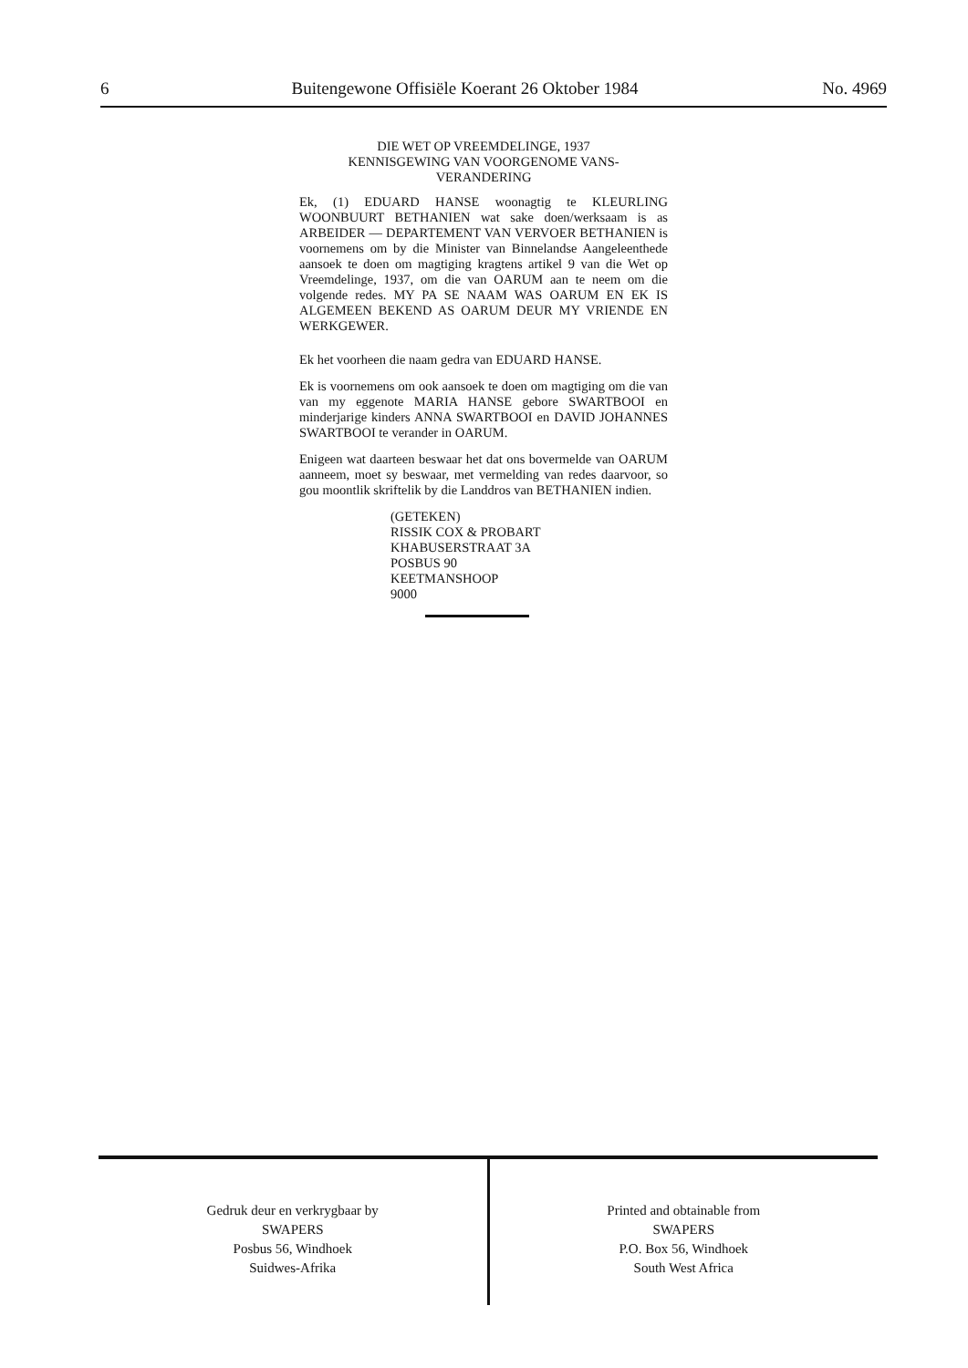6 Buitengewone Offisiële Koerant 26 Oktober 1984 No. 4969
DIE WET OP VREEMDELINGE, 1937
KENNISGEWING VAN VOORGENOME VANS-
VERANDERING
Ek, (1) EDUARD HANSE woonagtig te KLEURLING WOONBUURT BETHANIEN wat sake doen/werksaam is as ARBEIDER — DEPARTEMENT VAN VERVOER BETHANIEN is voornemens om by die Minister van Binnelandse Aangeleenthede aansoek te doen om magtiging kragtens artikel 9 van die Wet op Vreemdelinge, 1937, om die van OARUM aan te neem om die volgende redes. MY PA SE NAAM WAS OARUM EN EK IS ALGEMEEN BEKEND AS OARUM DEUR MY VRIENDE EN WERKGEWER.
Ek het voorheen die naam gedra van EDUARD HANSE.
Ek is voornemens om ook aansoek te doen om magtiging om die van van my eggenote MARIA HANSE gebore SWARTBOOI en minderjarige kinders ANNA SWARTBOOI en DAVID JOHANNES SWARTBOOI te verander in OARUM.
Enigeen wat daarteen beswaar het dat ons bovermelde van OARUM aanneem, moet sy beswaar, met vermelding van redes daarvoor, so gou moontlik skriftelik by die Landdros van BETHANIEN indien.
(GETEKEN)
RISSIK COX & PROBART
KHABUSERSTRAAT 3A
POSBUS 90
KEETMANSHOOP
9000
Gedruk deur en verkrygbaar by
SWAPERS
Posbus 56, Windhoek
Suidwes-Afrika
Printed and obtainable from
SWAPERS
P.O. Box 56, Windhoek
South West Africa